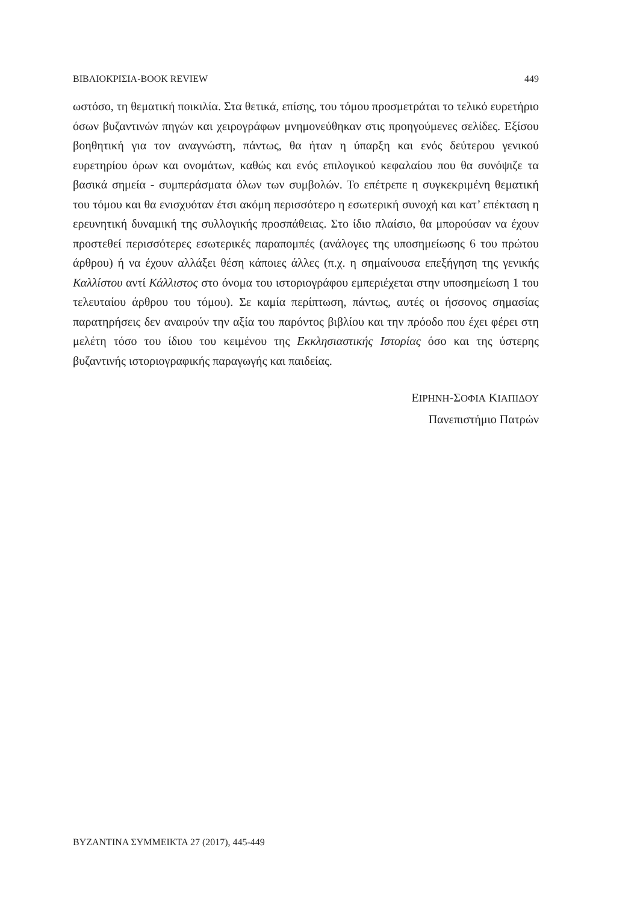ΒΙΒΛΙΟΚΡΙΣΙΑ-BOOK REVIEW 449
ωστόσο, τη θεματική ποικιλία. Στα θετικά, επίσης, του τόμου προσμετράται το τελικό ευρετήριο όσων βυζαντινών πηγών και χειρογράφων μνημονεύθηκαν στις προηγούμενες σελίδες. Εξίσου βοηθητική για τον αναγνώστη, πάντως, θα ήταν η ύπαρξη και ενός δεύτερου γενικού ευρετηρίου όρων και ονομάτων, καθώς και ενός επιλογικού κεφαλαίου που θα συνόψιζε τα βασικά σημεία - συμπεράσματα όλων των συμβολών. Το επέτρεπε η συγκεκριμένη θεματική του τόμου και θα ενισχυόταν έτσι ακόμη περισσότερο η εσωτερική συνοχή και κατ’ επέκταση η ερευνητική δυναμική της συλλογικής προσπάθειας. Στο ίδιο πλαίσιο, θα μπορούσαν να έχουν προστεθεί περισσότερες εσωτερικές παραπομπές (ανάλογες της υποσημείωσης 6 του πρώτου άρθρου) ή να έχουν αλλάξει θέση κάποιες άλλες (π.χ. η σημαίνουσα επεξήγηση της γενικής Καλλίστου αντί Κάλλιστος στο όνομα του ιστοριογράφου εμπεριέχεται στην υποσημείωση 1 του τελευταίου άρθρου του τόμου). Σε καμία περίπτωση, πάντως, αυτές οι ήσσονος σημασίας παρατηρήσεις δεν αναιρούν την αξία του παρόντος βιβλίου και την πρόοδο που έχει φέρει στη μελέτη τόσο του ίδιου του κειμένου της Εκκλησιαστικής Ιστορίας όσο και της ύστερης βυζαντινής ιστοριογραφικής παραγωγής και παιδείας.
ΕΙΡΗΝΗ-ΣΟΦΙΑ ΚΙΑΠΙΔΟΥ
Πανεπιστήμιο Πατρών
ΒΥΖΑΝΤΙΝΑ ΣΥΜΜΕΙΚΤΑ 27 (2017), 445-449